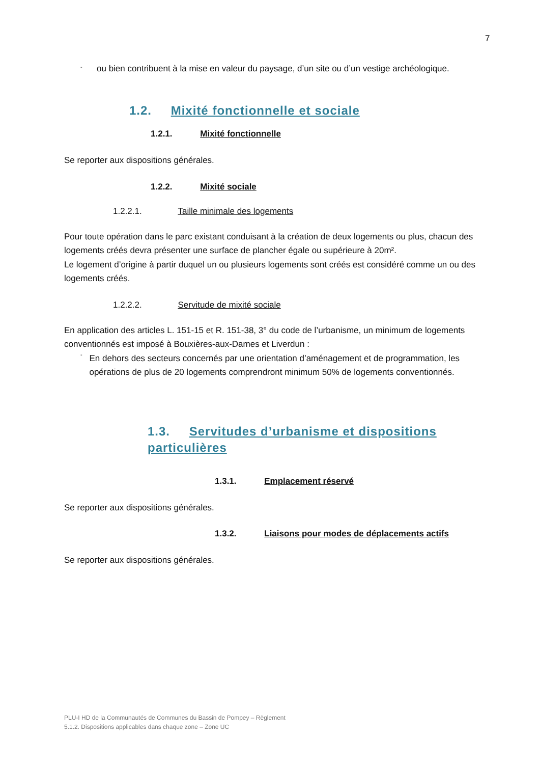7
- ou bien contribuent à la mise en valeur du paysage, d’un site ou d’un vestige archéologique.
1.2. Mixité fonctionnelle et sociale
1.2.1. Mixité fonctionnelle
Se reporter aux dispositions générales.
1.2.2. Mixité sociale
1.2.2.1. Taille minimale des logements
Pour toute opération dans le parc existant conduisant à la création de deux logements ou plus, chacun des logements créés devra présenter une surface de plancher égale ou supérieure à 20m².
Le logement d’origine à partir duquel un ou plusieurs logements sont créés est considéré comme un ou des logements créés.
1.2.2.2. Servitude de mixité sociale
En application des articles L. 151-15 et R. 151-38, 3° du code de l’urbanisme, un minimum de logements conventionnés est imposé à Bouxières-aux-Dames et Liverdun :
-
En dehors des secteurs concernés par une orientation d’aménagement et de programmation, les opérations de plus de 20 logements comprendront minimum 50% de logements conventionnés.
1.3. Servitudes d’urbanisme et dispositions particulières
1.3.1. Emplacement réservé
Se reporter aux dispositions générales.
1.3.2. Liaisons pour modes de déplacements actifs
Se reporter aux dispositions générales.
PLU-I HD de la Communautés de Communes du Bassin de Pompey – Règlement
5.1.2. Dispositions applicables dans chaque zone – Zone UC